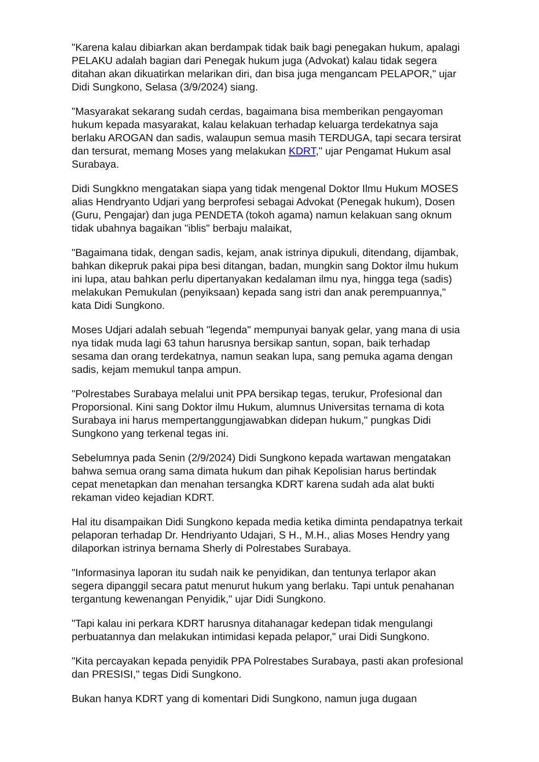"Karena kalau dibiarkan akan berdampak tidak baik bagi penegakan hukum, apalagi PELAKU adalah bagian dari Penegak hukum juga (Advokat) kalau tidak segera ditahan akan dikuatirkan melarikan diri, dan bisa juga mengancam PELAPOR," ujar Didi Sungkono, Selasa (3/9/2024) siang.
"Masyarakat sekarang sudah cerdas, bagaimana bisa memberikan pengayoman hukum kepada masyarakat, kalau kelakuan terhadap keluarga terdekatnya saja berlaku AROGAN dan sadis, walaupun semua masih TERDUGA, tapi secara tersirat dan tersurat, memang Moses yang melakukan KDRT," ujar Pengamat Hukum asal Surabaya.
Didi Sungkkno mengatakan siapa yang tidak mengenal Doktor Ilmu Hukum MOSES alias Hendryanto Udjari yang berprofesi sebagai Advokat (Penegak hukum), Dosen (Guru, Pengajar) dan juga PENDETA (tokoh agama) namun kelakuan sang oknum tidak ubahnya bagaikan "iblis" berbaju malaikat,
"Bagaimana tidak, dengan sadis, kejam, anak istrinya dipukuli, ditendang, dijambak, bahkan dikepruk pakai pipa besi ditangan, badan, mungkin sang Doktor ilmu hukum ini lupa, atau bahkan perlu dipertanyakan kedalaman ilmu nya, hingga tega (sadis) melakukan Pemukulan (penyiksaan) kepada sang istri dan anak perempuannya," kata Didi Sungkono.
Moses Udjari adalah sebuah "legenda" mempunyai banyak gelar, yang mana di usia nya tidak muda lagi 63 tahun harusnya bersikap santun, sopan, baik terhadap sesama dan orang terdekatnya, namun seakan lupa, sang pemuka agama dengan sadis, kejam memukul tanpa ampun.
"Polrestabes Surabaya melalui unit PPA bersikap tegas, terukur, Profesional dan Proporsional. Kini sang Doktor ilmu Hukum, alumnus Universitas ternama di kota Surabaya ini harus mempertanggungjawabkan didepan hukum," pungkas Didi Sungkono yang terkenal tegas ini.
Sebelumnya pada Senin (2/9/2024) Didi Sungkono kepada wartawan mengatakan bahwa semua orang sama dimata hukum dan pihak Kepolisian harus bertindak cepat menetapkan dan menahan tersangka KDRT karena sudah ada alat bukti rekaman video kejadian KDRT.
Hal itu disampaikan Didi Sungkono kepada media ketika diminta pendapatnya terkait pelaporan terhadap Dr. Hendriyanto Udajari, S H., M.H., alias Moses Hendry yang dilaporkan istrinya bernama Sherly di Polrestabes Surabaya.
"Informasinya laporan itu sudah naik ke penyidikan, dan tentunya terlapor akan segera dipanggil secara patut menurut hukum yang berlaku. Tapi untuk penahanan tergantung kewenangan Penyidik," ujar Didi Sungkono.
"Tapi kalau ini perkara KDRT harusnya ditahanagar kedepan tidak mengulangi perbuatannya dan melakukan intimidasi kepada pelapor," urai Didi Sungkono.
"Kita percayakan kepada penyidik PPA Polrestabes Surabaya, pasti akan profesional dan PRESISI," tegas Didi Sungkono.
Bukan hanya KDRT yang di komentari Didi Sungkono, namun juga dugaan